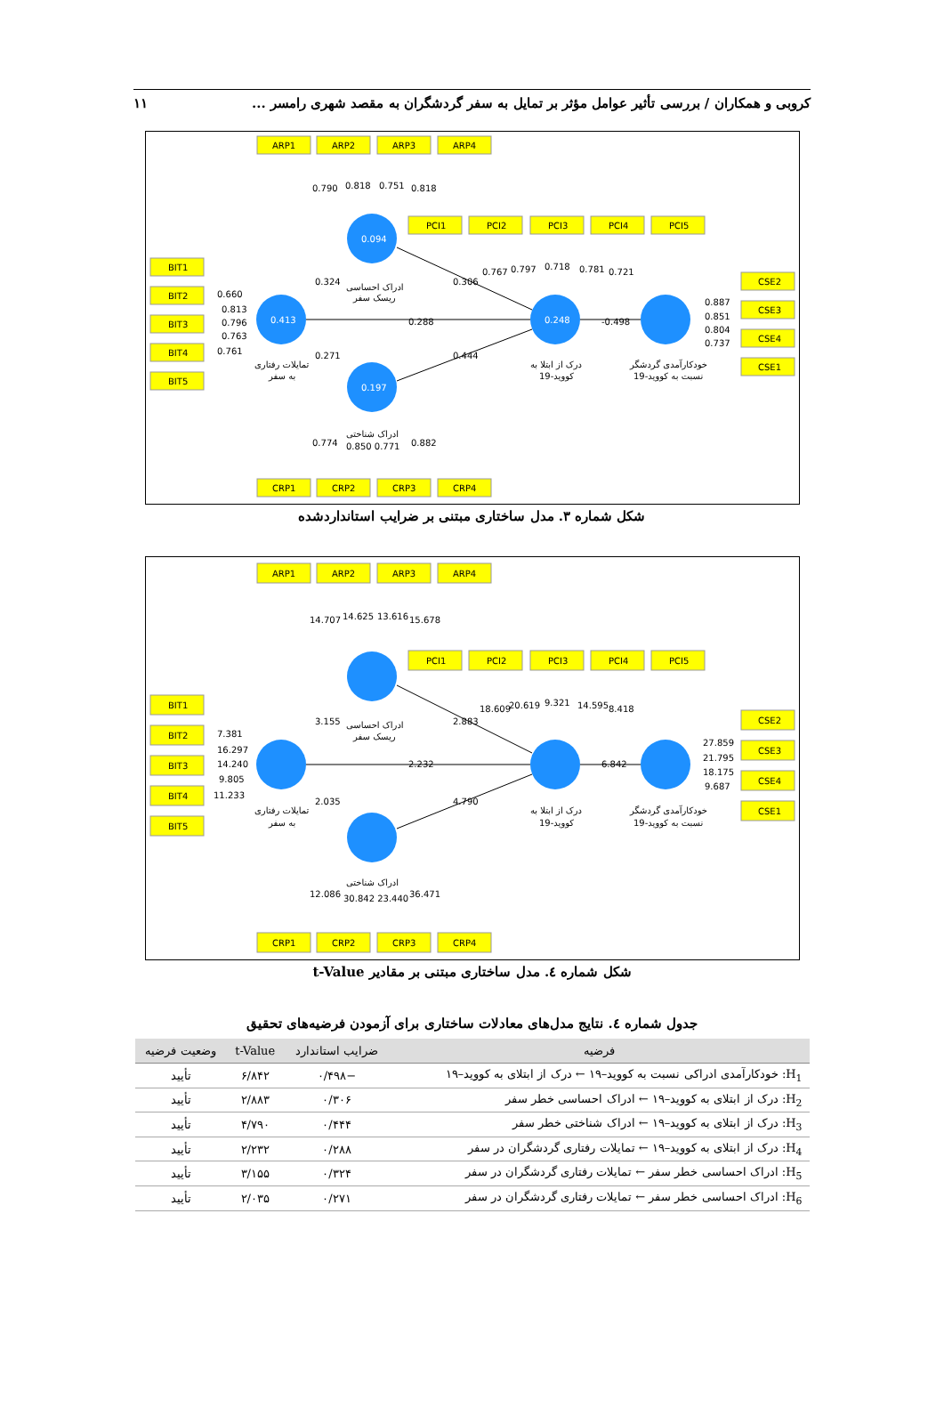کروبی و همکاران / بررسی تأثیر عوامل مؤثر بر تمایل به سفر گردشگران به مقصد شهری رامسر ... ۱۱
ARP1
ARP2
ARP3
ARP4
PCI1
PCI2
PCI3
PCI4
PCI5
BIT1
BIT2
BIT3
BIT4
BIT5
CSE2
CSE3
CSE4
CSE1
CRP1
CRP2
CRP3
CRP4
0.790
0.818
0.751
0.818
0.094
0.413
0.248
0.197
0.767
0.797
0.718
0.781
0.721
0.660
0.813
0.796
0.763
0.761
0.887
0.851
0.804
0.737
0.324
0.306
0.288
-0.498
0.271
0.444
0.774
0.850 0.771
0.882
ادراک احساسی
ریسک سفر
تمایلات رفتاری
به سفر
درک از ابتلا به
کووید-19
خودکارآمدی گردشگر
نسبت به کووید-19
ادراک شناختی
شکل شماره ۳. مدل ساختاری مبتنی بر ضرایب استانداردشده
ARP1
ARP2
ARP3
ARP4
PCI1
PCI2
PCI3
PCI4
PCI5
BIT1
BIT2
BIT3
BIT4
BIT5
CSE2
CSE3
CSE4
CSE1
CRP1
CRP2
CRP3
CRP4
14.707
14.625
13.616
15.678
18.609
20.619
9.321
14.595
8.418
7.381
16.297
14.240
9.805
11.233
27.859
21.795
18.175
9.687
3.155
2.883
2.232
6.842
2.035
4.790
12.086
30.842 23.440
36.471
ادراک احساسی
ریسک سفر
تمایلات رفتاری
به سفر
درک از ابتلا به
کووید-19
خودکارآمدی گردشگر
نسبت به کووید-19
ادراک شناختی
شکل شماره ٤. مدل ساختاری مبتنی بر مقادیر t-Value
جدول شماره ٤. نتایج مدل‌های معادلات ساختاری برای آزمودن فرضیه‌های تحقیق
| فرضیه | ضرایب استاندارد | t-Value | وضعیت فرضیه |
| --- | --- | --- | --- |
| H<sub>1</sub>: خودکارآمدی ادراکی نسبت به کووید–۱۹ ← درک از ابتلای به کووید–۱۹ | −۰/۴۹۸ | ۶/۸۴۲ | تأیید |
| H<sub>2</sub>: درک از ابتلای به کووید–۱۹ ← ادراک احساسی خطر سفر | ۰/۳۰۶ | ۲/۸۸۳ | تأیید |
| H<sub>3</sub>: درک از ابتلای به کووید–۱۹ ← ادراک شناختی خطر سفر | ۰/۴۴۴ | ۴/۷۹۰ | تأیید |
| H<sub>4</sub>: درک از ابتلای به کووید–۱۹ ← تمایلات رفتاری گردشگران در سفر | ۰/۲۸۸ | ۲/۲۳۲ | تأیید |
| H<sub>5</sub>: ادراک احساسی خطر سفر ← تمایلات رفتاری گردشگران در سفر | ۰/۳۲۴ | ۳/۱۵۵ | تأیید |
| H<sub>6</sub>: ادراک احساسی خطر سفر ← تمایلات رفتاری گردشگران در سفر | ۰/۲۷۱ | ۲/۰۳۵ | تأیید |